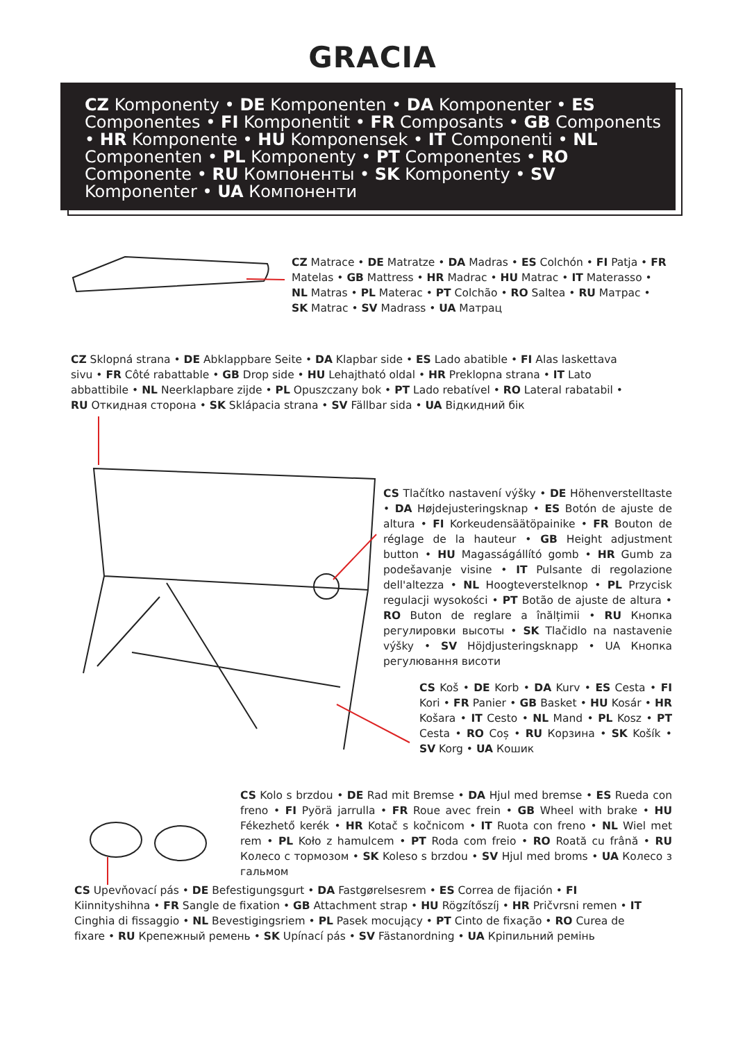GRACIA
CZ Komponenty • DE Komponenten • DA Komponenter • ES Componentes • FI Komponentit • FR Composants • GB Components • HR Komponente • HU Komponensek • IT Componenti • NL Componenten • PL Komponenty • PT Componentes • RO Componente • RU Компоненты • SK Komponenty • SV Komponenter • UA Компоненти
CZ Matrace • DE Matratze • DA Madras • ES Colchón • FI Patja • FR Matelas • GB Mattress • HR Madrac • HU Matrac • IT Materasso • NL Matras • PL Materac • PT Colchão • RO Saltea • RU Матрас • SK Matrac • SV Madrass • UA Матрац
CZ Sklopná strana • DE Abklappbare Seite • DA Klapbar side • ES Lado abatible • FI Alas laskettava sivu • FR Côté rabattable • GB Drop side • HU Lehajtható oldal • HR Preklopna strana • IT Lato abbattibile • NL Neerklapbare zijde • PL Opuszczany bok • PT Lado rebatível • RO Lateral rabatabil • RU Откидная сторона • SK Sklápacia strana • SV Fällbar sida • UA Відкидний бік
CS Tlačítko nastavení výšky • DE Höhenverstelltaste • DA Højdejusteringsknap • ES Botón de ajuste de altura • FI Korkeudensäätöpainike • FR Bouton de réglage de la hauteur • GB Height adjustment button • HU Magasságállító gomb • HR Gumb za podešavanje visine • IT Pulsante di regolazione dell'altezza • NL Hoogteverstelknop • PL Przycisk regulacji wysokości • PT Botão de ajuste de altura • RO Buton de reglare a înălțimii • RU Кнопка регулировки высоты • SK Tlačidlo na nastavenie výšky • SV Höjdjusteringsknapp • UA Кнопка регулювання висоти
CS Koš • DE Korb • DA Kurv • ES Cesta • FI Kori • FR Panier • GB Basket • HU Kosár • HR Košara • IT Cesto • NL Mand • PL Kosz • PT Cesta • RO Coș • RU Корзина • SK Košík • SV Korg • UA Кошик
CS Kolo s brzdou • DE Rad mit Bremse • DA Hjul med bremse • ES Rueda con freno • FI Pyörä jarrulla • FR Roue avec frein • GB Wheel with brake • HU Fékezhető kerék • HR Kotač s kočnicom • IT Ruota con freno • NL Wiel met rem • PL Koło z hamulcem • PT Roda com freio • RO Roată cu frână • RU Колесо с тормозом • SK Koleso s brzdou • SV Hjul med broms • UA Колесо з гальмом
CS Upevňovací pás • DE Befestigungsgurt • DA Fastgørelsesrem • ES Correa de fijación • FI Kiinnityshihna • FR Sangle de fixation • GB Attachment strap • HU Rögzítőszíj • HR Pričvrsni remen • IT Cinghia di fissaggio • NL Bevestigingsriem • PL Pasek mocujący • PT Cinto de fixação • RO Curea de fixare • RU Крепежный ремень • SK Upínací pás • SV Fästanordning • UA Кріпильний ремінь